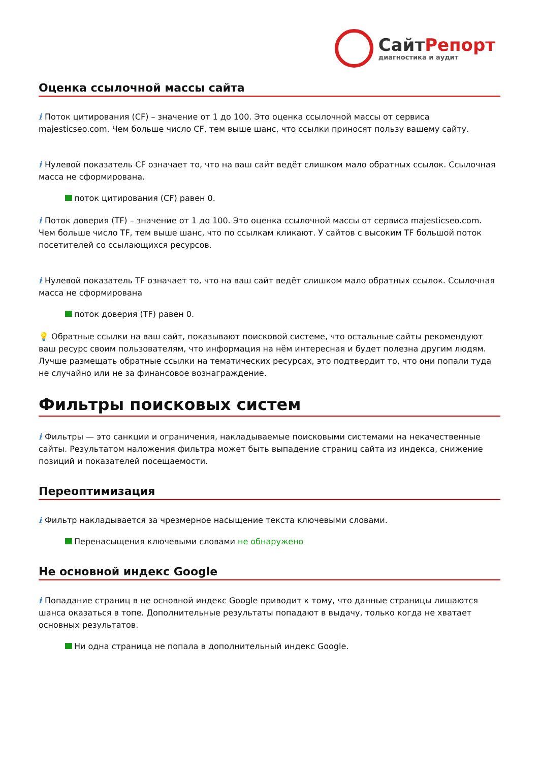СайтРепорт
диагностика и аудит
Оценка ссылочной массы сайта
i Поток цитирования (CF) – значение от 1 до 100. Это оценка ссылочной массы от сервиса majesticseo.com. Чем больше число CF, тем выше шанс, что ссылки приносят пользу вашему сайту.
i Нулевой показатель CF означает то, что на ваш сайт ведёт слишком мало обратных ссылок. Ссылочная масса не сформирована.
поток цитирования (CF) равен 0.
i Поток доверия (TF) – значение от 1 до 100. Это оценка ссылочной массы от сервиса majesticseo.com. Чем больше число TF, тем выше шанс, что по ссылкам кликают. У сайтов с высоким TF большой поток посетителей со ссылающихся ресурсов.
i Нулевой показатель TF означает то, что на ваш сайт ведёт слишком мало обратных ссылок. Ссылочная масса не сформирована
поток доверия (TF) равен 0.
💡 Обратные ссылки на ваш сайт, показывают поисковой системе, что остальные сайты рекомендуют ваш ресурс своим пользователям, что информация на нём интересная и будет полезна другим людям.
Лучше размещать обратные ссылки на тематических ресурсах, это подтвердит то, что они попали туда не случайно или не за финансовое вознаграждение.
Фильтры поисковых систем
i Фильтры — это санкции и ограничения, накладываемые поисковыми системами на некачественные сайты. Результатом наложения фильтра может быть выпадение страниц сайта из индекса, снижение позиций и показателей посещаемости.
Переоптимизация
i Фильтр накладывается за чрезмерное насыщение текста ключевыми словами.
Перенасыщения ключевыми словами не обнаружено
Не основной индекс Google
i Попадание страниц в не основной индекс Google приводит к тому, что данные страницы лишаются шанса оказаться в топе. Дополнительные результаты попадают в выдачу, только когда не хватает основных результатов.
Ни одна страница не попала в дополнительный индекс Google.